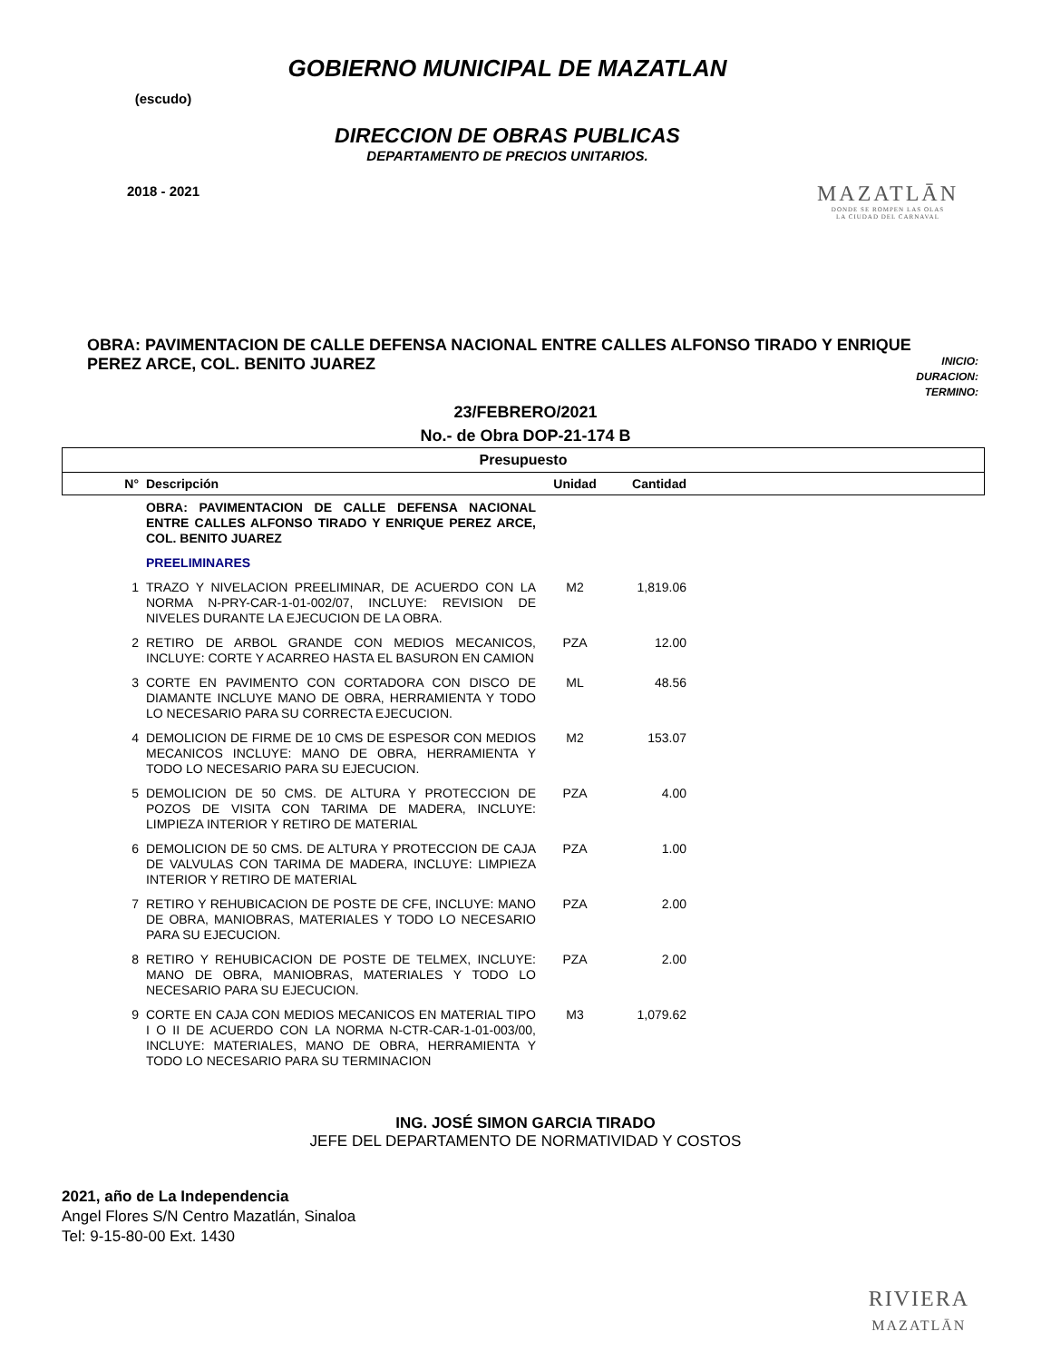(escudo)
2018 - 2021
GOBIERNO MUNICIPAL DE MAZATLAN
DIRECCION DE OBRAS PUBLICAS
DEPARTAMENTO DE PRECIOS UNITARIOS.
MAZATLĀN
DONDE SE ROMPEN LAS OLAS
LA CIUDAD DEL CARNAVAL
OBRA: PAVIMENTACION DE CALLE DEFENSA NACIONAL ENTRE CALLES ALFONSO TIRADO Y ENRIQUE PEREZ ARCE, COL. BENITO JUAREZ
INICIO:
DURACION:
TERMINO:
23/FEBRERO/2021
No.- de Obra DOP-21-174 B
| Presupuesto | | | | |
| --- | --- | --- | --- | --- |
| N° | Descripción | Unidad | Cantidad | |
| | OBRA: PAVIMENTACION DE CALLE DEFENSA NACIONAL ENTRE CALLES ALFONSO TIRADO Y ENRIQUE PEREZ ARCE, COL. BENITO JUAREZ | | | |
| | PREELIMINARES | | | |
| 1 | TRAZO Y NIVELACION PREELIMINAR, DE ACUERDO CON LA NORMA N-PRY-CAR-1-01-002/07, INCLUYE: REVISION DE NIVELES DURANTE LA EJECUCION DE LA OBRA. | M2 | 1,819.06 | |
| 2 | RETIRO DE ARBOL GRANDE CON MEDIOS MECANICOS, INCLUYE: CORTE Y ACARREO HASTA EL BASURON EN CAMION | PZA | 12.00 | |
| 3 | CORTE EN PAVIMENTO CON CORTADORA CON DISCO DE DIAMANTE INCLUYE MANO DE OBRA, HERRAMIENTA Y TODO LO NECESARIO PARA SU CORRECTA EJECUCION. | ML | 48.56 | |
| 4 | DEMOLICION DE FIRME DE 10 CMS DE ESPESOR CON MEDIOS MECANICOS INCLUYE: MANO DE OBRA, HERRAMIENTA Y TODO LO NECESARIO PARA SU EJECUCION. | M2 | 153.07 | |
| 5 | DEMOLICION DE 50 CMS. DE ALTURA Y PROTECCION DE POZOS DE VISITA CON TARIMA DE MADERA, INCLUYE: LIMPIEZA INTERIOR Y RETIRO DE MATERIAL | PZA | 4.00 | |
| 6 | DEMOLICION DE 50 CMS. DE ALTURA Y PROTECCION DE CAJA DE VALVULAS CON TARIMA DE MADERA, INCLUYE: LIMPIEZA INTERIOR Y RETIRO DE MATERIAL | PZA | 1.00 | |
| 7 | RETIRO Y REHUBICACION DE POSTE DE CFE, INCLUYE: MANO DE OBRA, MANIOBRAS, MATERIALES Y TODO LO NECESARIO PARA SU EJECUCION. | PZA | 2.00 | |
| 8 | RETIRO Y REHUBICACION DE POSTE DE TELMEX, INCLUYE: MANO DE OBRA, MANIOBRAS, MATERIALES Y TODO LO NECESARIO PARA SU EJECUCION. | PZA | 2.00 | |
| 9 | CORTE EN CAJA CON MEDIOS MECANICOS EN MATERIAL TIPO I O II DE ACUERDO CON LA NORMA N-CTR-CAR-1-01-003/00, INCLUYE: MATERIALES, MANO DE OBRA, HERRAMIENTA Y TODO LO NECESARIO PARA SU TERMINACION | M3 | 1,079.62 | |
ING. JOSÉ SIMON GARCIA TIRADO
JEFE DEL DEPARTAMENTO DE NORMATIVIDAD Y COSTOS
2021, año de La Independencia
Angel Flores S/N Centro Mazatlán, Sinaloa
Tel: 9-15-80-00 Ext. 1430
RIVIERA
MAZATLĀN